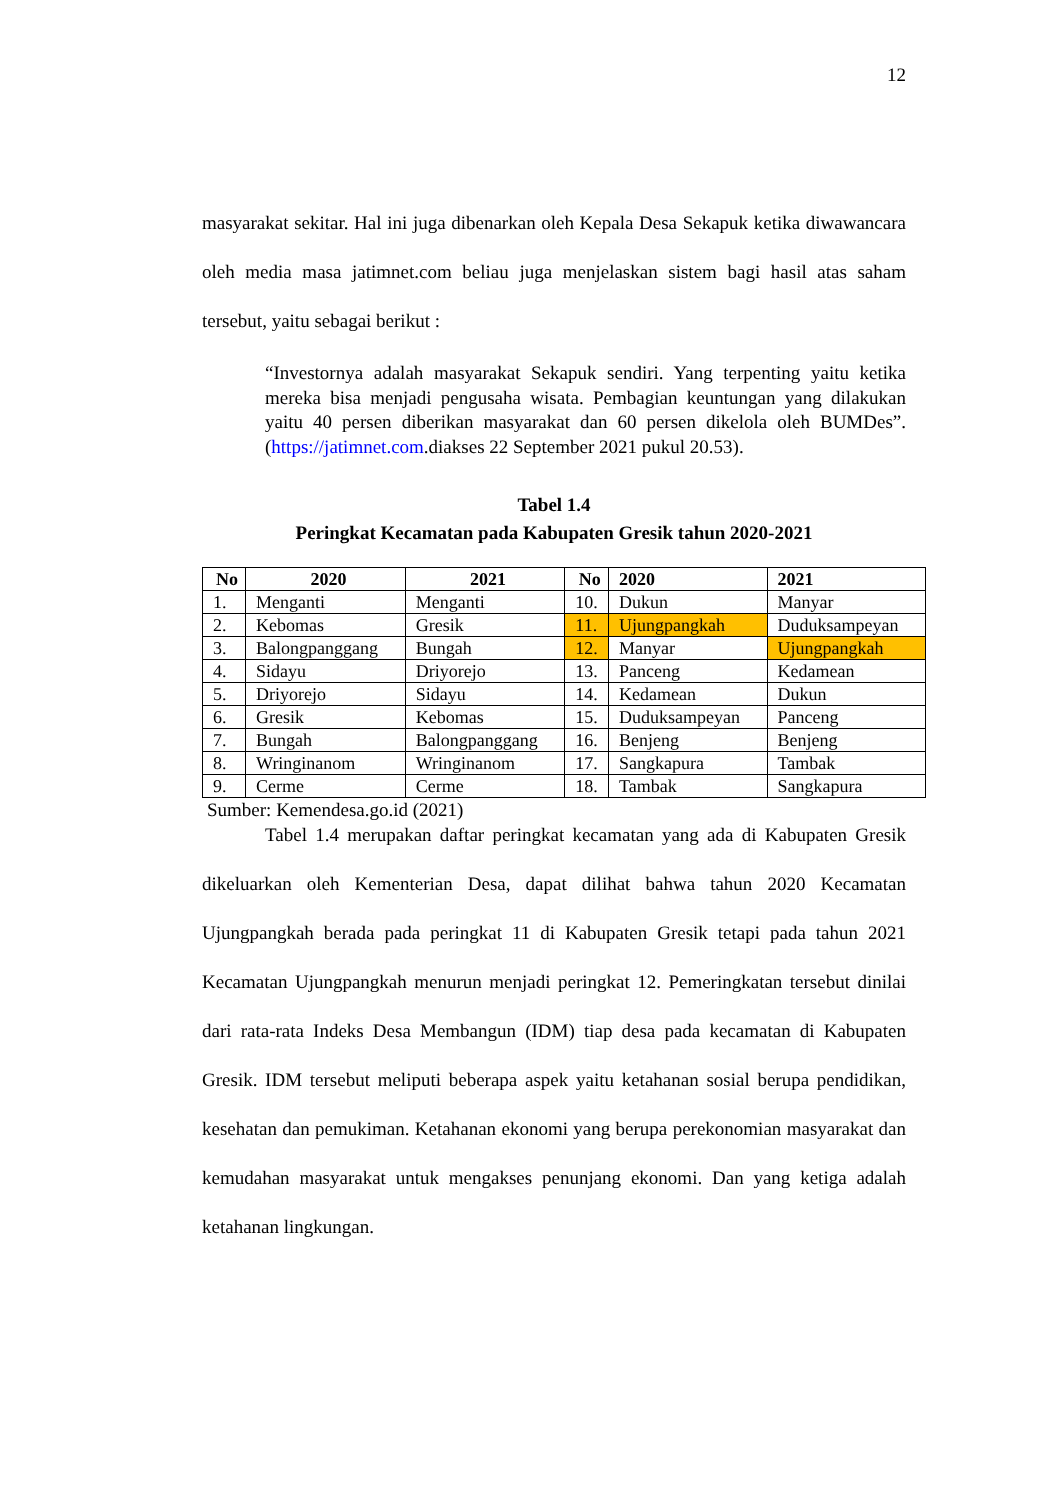12
masyarakat sekitar. Hal ini juga dibenarkan oleh Kepala Desa Sekapuk ketika diwawancara oleh media masa jatimnet.com beliau juga menjelaskan sistem bagi hasil atas saham tersebut, yaitu sebagai berikut :
“Investornya adalah masyarakat Sekapuk sendiri. Yang terpenting yaitu ketika mereka bisa menjadi pengusaha wisata. Pembagian keuntungan yang dilakukan yaitu 40 persen diberikan masyarakat dan 60 persen dikelola oleh BUMDes”. (https://jatimnet.com.diakses 22 September 2021 pukul 20.53).
Tabel 1.4
Peringkat Kecamatan pada Kabupaten Gresik tahun 2020-2021
| No | 2020 | 2021 | No | 2020 | 2021 |
| --- | --- | --- | --- | --- | --- |
| 1. | Menganti | Menganti | 10. | Dukun | Manyar |
| 2. | Kebomas | Gresik | 11. | Ujungpangkah | Duduksampeyan |
| 3. | Balongpanggang | Bungah | 12. | Manyar | Ujungpangkah |
| 4. | Sidayu | Driyorejo | 13. | Panceng | Kedamean |
| 5. | Driyorejo | Sidayu | 14. | Kedamean | Dukun |
| 6. | Gresik | Kebomas | 15. | Duduksampeyan | Panceng |
| 7. | Bungah | Balongpanggang | 16. | Benjeng | Benjeng |
| 8. | Wringinanom | Wringinanom | 17. | Sangkapura | Tambak |
| 9. | Cerme | Cerme | 18. | Tambak | Sangkapura |
Sumber: Kemendesa.go.id (2021)
Tabel 1.4 merupakan daftar peringkat kecamatan yang ada di Kabupaten Gresik dikeluarkan oleh Kementerian Desa, dapat dilihat bahwa tahun 2020 Kecamatan Ujungpangkah berada pada peringkat 11 di Kabupaten Gresik tetapi pada tahun 2021 Kecamatan Ujungpangkah menurun menjadi peringkat 12. Pemeringkatan tersebut dinilai dari rata-rata Indeks Desa Membangun (IDM) tiap desa pada kecamatan di Kabupaten Gresik. IDM tersebut meliputi beberapa aspek yaitu ketahanan sosial berupa pendidikan, kesehatan dan pemukiman. Ketahanan ekonomi yang berupa perekonomian masyarakat dan kemudahan masyarakat untuk mengakses penunjang ekonomi. Dan yang ketiga adalah ketahanan lingkungan.